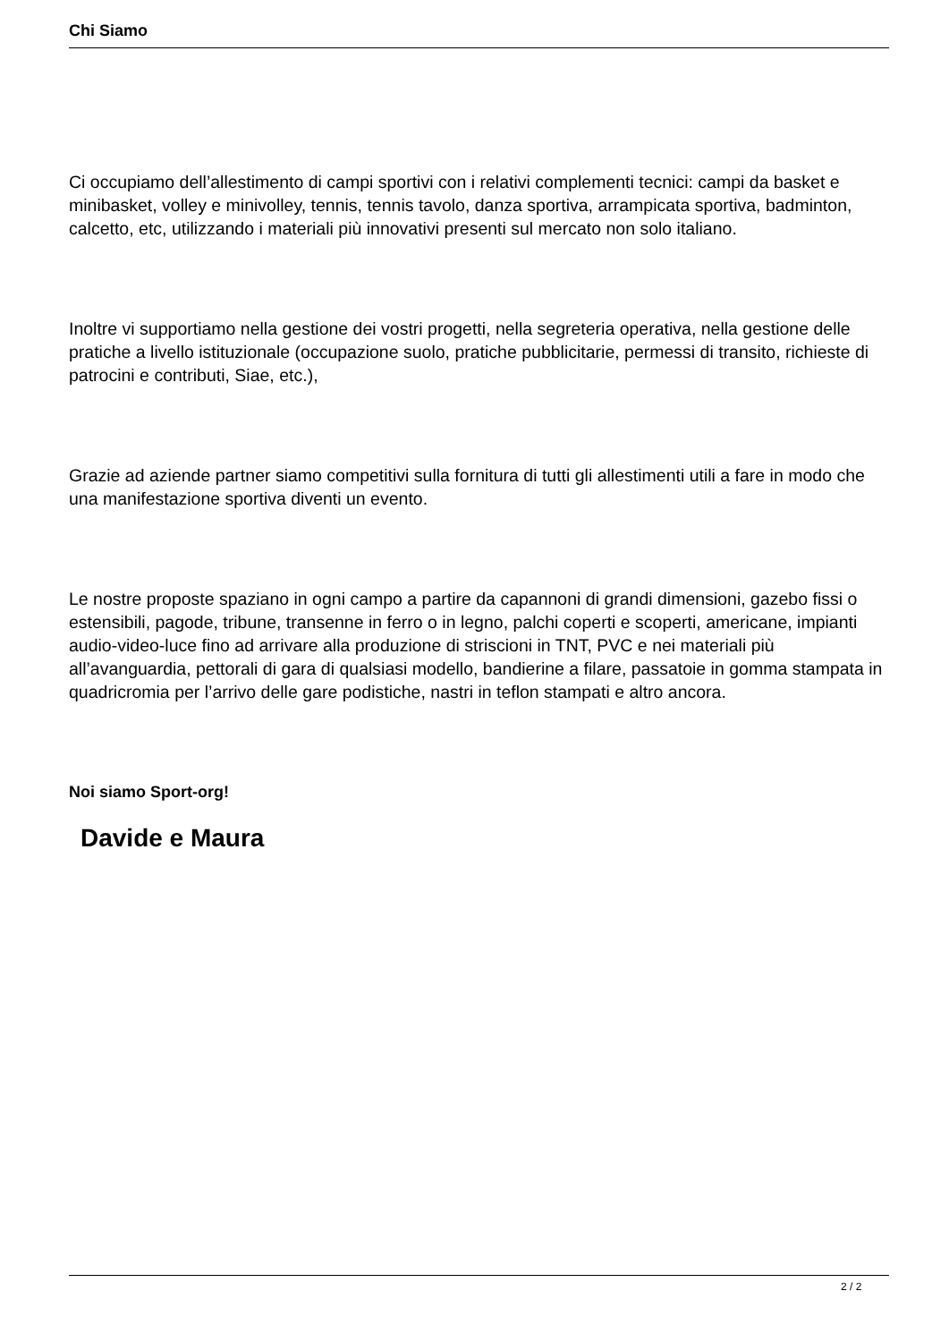Chi Siamo
Ci occupiamo dell’allestimento di campi sportivi con i relativi complementi tecnici: campi da basket e minibasket, volley e minivolley, tennis, tennis tavolo, danza sportiva, arrampicata sportiva, badminton, calcetto, etc, utilizzando i materiali più innovativi presenti sul mercato non solo italiano.
Inoltre vi supportiamo nella gestione dei vostri progetti, nella segreteria operativa, nella gestione delle pratiche a livello istituzionale (occupazione suolo, pratiche pubblicitarie, permessi di transito, richieste di patrocini e contributi, Siae, etc.),
Grazie ad aziende partner siamo competitivi sulla fornitura di tutti gli allestimenti utili a fare in modo che una manifestazione sportiva diventi un evento.
Le nostre proposte spaziano in ogni campo a partire da capannoni di grandi dimensioni, gazebo fissi o estensibili, pagode, tribune, transenne in ferro o in legno, palchi coperti e scoperti, americane, impianti audio-video-luce fino ad arrivare alla produzione di striscioni in TNT, PVC e nei materiali più all’avanguardia, pettorali di gara di qualsiasi modello, bandierine a filare, passatoie in gomma stampata in quadricromia per l’arrivo delle gare podistiche, nastri in teflon stampati e altro ancora.
Noi siamo Sport-org!
Davide e Maura
2 / 2